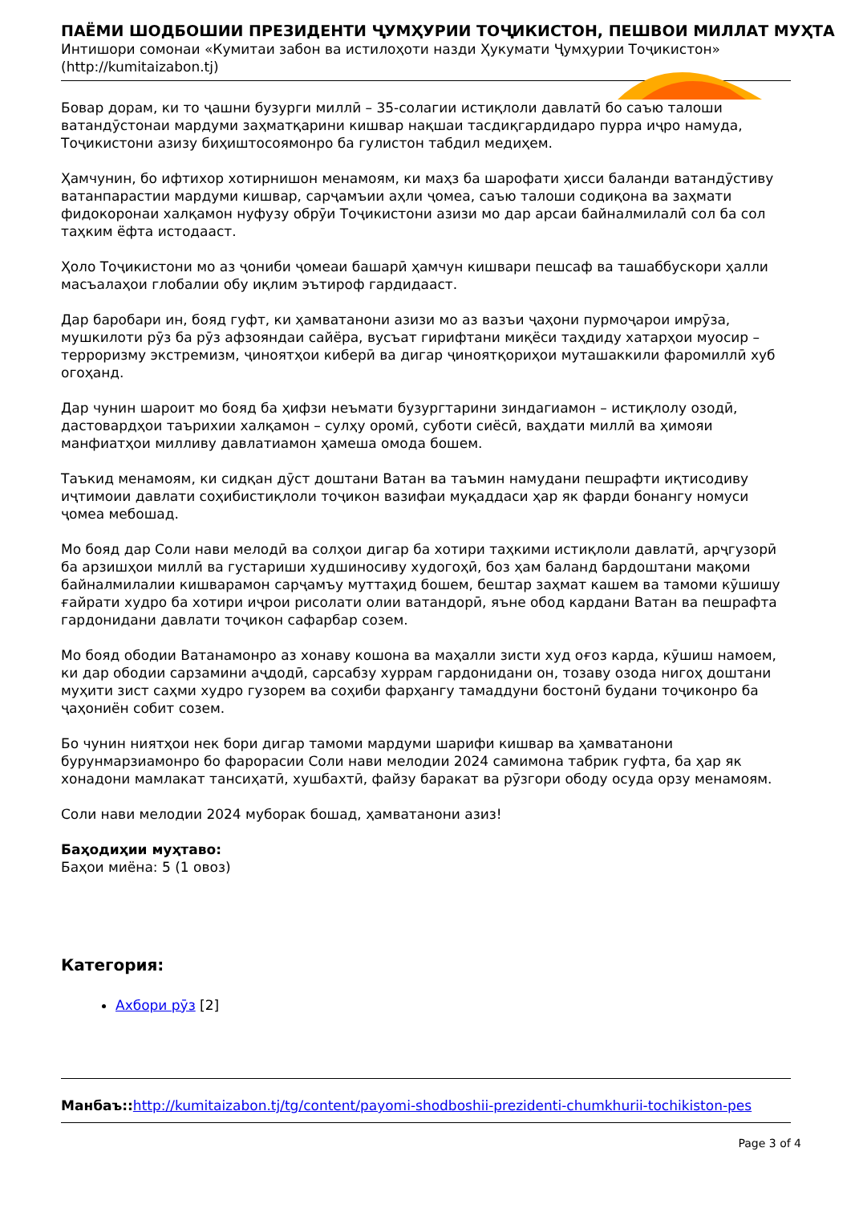ПАЁМИ ШОДБОШИИ ПРЕЗИДЕНТИ ҶУМҲУРИИ ТОҶИКИСТОН, ПЕШВОИ МИЛЛАТ МУҲТА
Интишори сомонаи «Кумитаи забон ва истилоҳоти назди Ҳукумати Ҷумҳурии Тоҷикистон» (http://kumitaizabon.tj)
Бовар дорам, ки то ҷашни бузурги миллӣ – 35-солагии истиқлоли давлатӣ бо саъю талоши ватандӯстонаи мардуми заҳматқарини кишвар нақшаи тасдиқгардидаро пурра иҷро намуда, Тоҷикистони азизу биҳиштосоямонро ба гулистон табдил медиҳем.
Ҳамчунин, бо ифтихор хотирнишон менамоям, ки маҳз ба шарофати ҳисси баланди ватандӯстиву ватанпарастии мардуми кишвар, сарҷамъии аҳли ҷомеа, саъю талоши содиқона ва заҳмати фидокоронаи халқамон нуфузу обрӯи Тоҷикистони азизи мо дар арсаи байналмилалӣ сол ба сол таҳким ёфта истодааст.
Ҳоло Тоҷикистони мо аз ҷониби ҷомеаи башарӣ ҳамчун кишвари пешсаф ва ташаббускори ҳалли масъалаҳои глобалии обу иқлим эътироф гардидааст.
Дар баробари ин, бояд гуфт, ки ҳамватанони азизи мо аз вазъи ҷаҳони пурмоҷарои имрӯза, мушкилоти рӯз ба рӯз афзояндаи сайёра, вусъат гирифтани миқёси таҳдиду хатарҳои муосир – терроризму экстремизм, ҷиноятҳои киберӣ ва дигар ҷиноятқориҳои муташаккили фаромиллӣ хуб огоҳанд.
Дар чунин шароит мо бояд ба ҳифзи неъмати бузургтарини зиндагиамон – истиқлолу озодӣ, дастовардҳои таърихии халқамон – сулҳу оромӣ, суботи сиёсӣ, ваҳдати миллӣ ва ҳимояи манфиатҳои милливу давлатиамон ҳамеша омода бошем.
Таъкид менамоям, ки сидқан дӯст доштани Ватан ва таъмин намудани пешрафти иқтисодиву иҷтимоии давлати соҳибистиқлоли тоҷикон вазифаи муқаддаси ҳар як фарди бонангу номуси ҷомеа мебошад.
Мо бояд дар Соли нави мелодӣ ва солҳои дигар ба хотири таҳкими истиқлоли давлатӣ, арҷгузорӣ ба арзишҳои миллӣ ва густариши худшиносиву худогоҳӣ, боз ҳам баланд бардоштани мақоми байналмилалии кишварамон сарҷамъу муттаҳид бошем, бештар заҳмат кашем ва тамоми кӯшишу ғайрати худро ба хотири иҷрои рисолати олии ватандорӣ, яъне обод кардани Ватан ва пешрафта гардонидани давлати тоҷикон сафарбар созем.
Мо бояд ободии Ватанамонро аз хонаву кошона ва маҳалли зисти худ оғоз карда, кӯшиш намоем, ки дар ободии сарзамини аҷдодӣ, сарсабзу хуррам гардонидани он, тозаву озода нигоҳ доштани муҳити зист саҳми худро гузорем ва соҳиби фарҳангу тамаддуни бостонӣ будани тоҷиконро ба ҷаҳониён собит созем.
Бо чунин ниятҳои нек бори дигар тамоми мардуми шарифи кишвар ва ҳамватанони бурунмарзиамонро бо фарорасии Соли нави мелодии 2024 самимона табрик гуфта, ба ҳар як хонадони мамлакат тансиҳатӣ, хушбахтӣ, файзу баракат ва рӯзгори ободу осуда орзу менамоям.
Соли нави мелодии 2024 муборак бошад, ҳамватанони азиз!
Баҳодиҳии муҳтаво:
Баҳои миёна: 5 (1 овоз)
Категория:
Ахбори рӯз [2]
Манбаъ:: http://kumitaizabon.tj/tg/content/payomi-shodboshii-prezidenti-chumkhurii-tochikiston-pes
Page 3 of 4